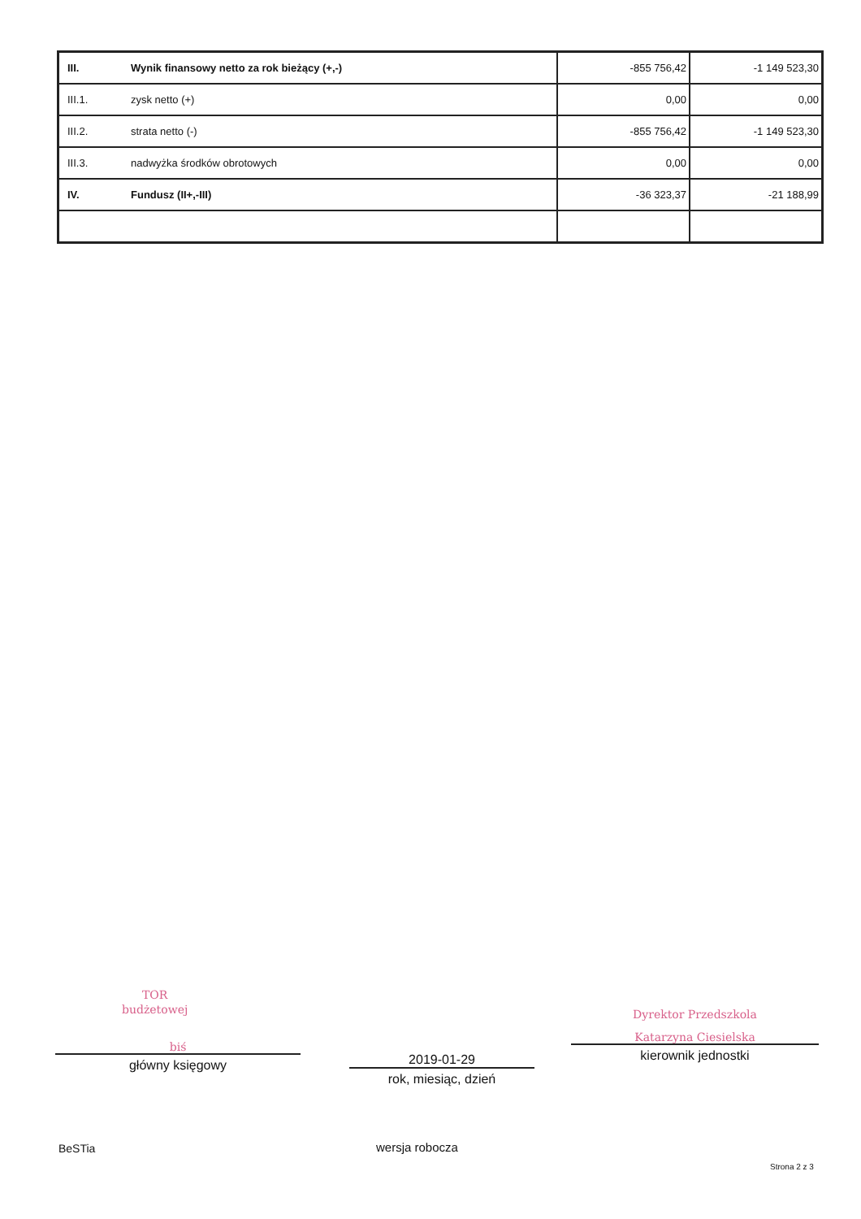| III. | Wynik finansowy netto za rok bieżący (+,-) | -855 756,42 | -1 149 523,30 |
| III.1. | zysk netto (+) | 0,00 | 0,00 |
| III.2. | strata netto (-) | -855 756,42 | -1 149 523,30 |
| III.3. | nadwyżka środków obrotowych | 0,00 | 0,00 |
| IV. | Fundusz (II+,-III) | -36 323,37 | -21 188,99 |
TOR
budżetowej
biś
główny księgowy
2019-01-29
rok, miesiąc, dzień
Dyrektor Przedszkola
Katarzyna Ciesielska
kierownik jednostki
BeSTia wersja robocza
Strona 2 z 3